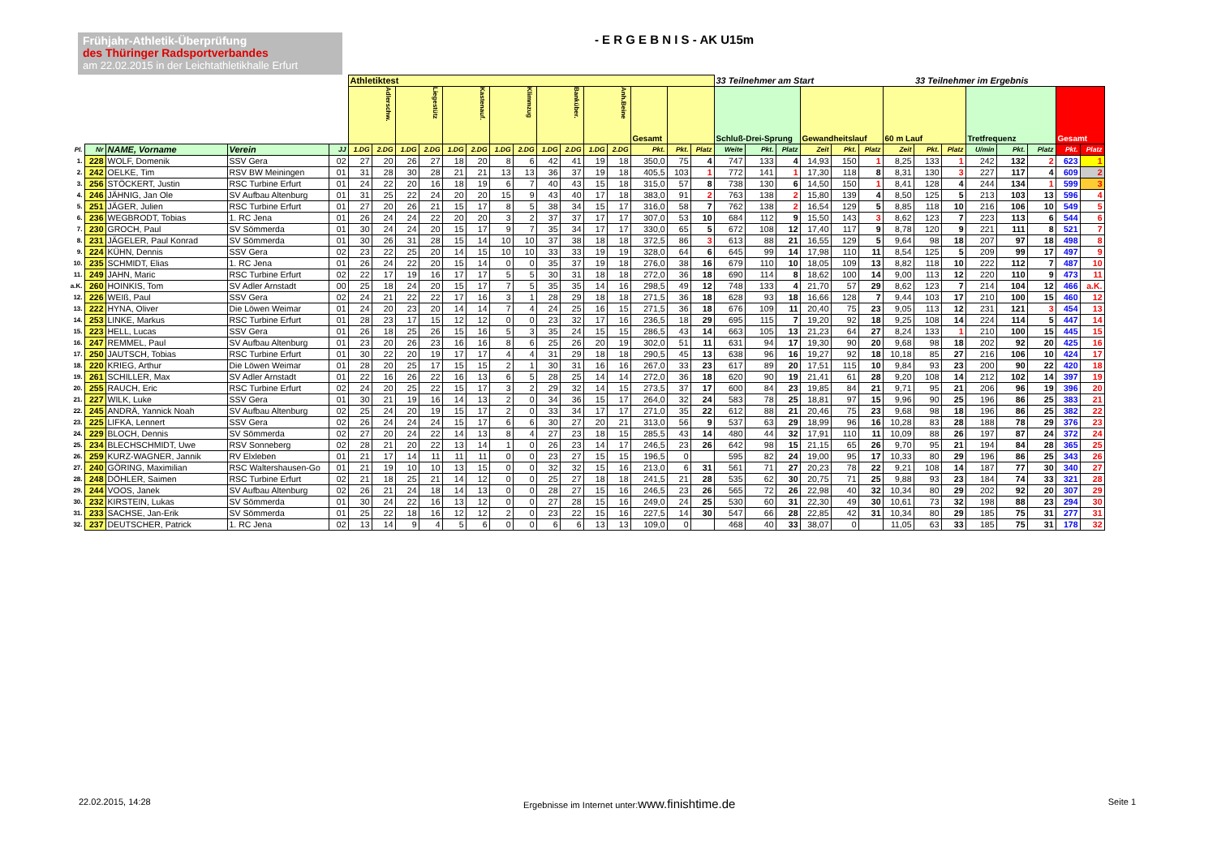Frühjahr-Athletik-Überprüfung
des Thüringer Radsportverbandes
am 22.02.2015 in der Leichtathletikhalle Erfurt
- E R G E B N I S - AK U15m
| | | | | | Athletiktest | | | | | | | | | | | | | | | 33 Teilnehmer am Start | | | | | | | 33 Teilnehmer im Ergebnis | | | | | | |
| | | | | | Adlerschw. | | Liegestütz | | Kastenauf. | | Klimmzug | | Banküber. | | Anh.Beine | | Gesamt | | | Schluß-Drei-Sprung | | | Gewandheitslauf | | | 60 m Lauf | | | Tretfrequenz | | | Gesamt | |
| Pl. | Nr | NAME, Vorname | Verein | JJ | 1.DG | 2.DG | 1.DG | 2.DG | 1.DG | 2.DG | 1.DG | 2.DG | 1.DG | 2.DG | 1.DG | 2.DG | Pkt. | Pkt. | Platz | Weite | Pkt. | Platz | Zeit | Pkt. | Platz | Zeit | Pkt. | Platz | U/min | Pkt. | Platz | Pkt. | Platz |
| 1. | 228 | WOLF, Domenik | SSV Gera | 02 | 27 | 20 | 26 | 27 | 18 | 20 | 8 | 6 | 42 | 41 | 19 | 18 | 350,0 | 75 | 4 | 747 | 133 | 4 | 14,93 | 150 | 1 | 8,25 | 133 | 1 | 242 | 132 | 2 | 623 | 1 |
| 2. | 242 | OELKE, Tim | RSV BW Meiningen | 01 | 31 | 28 | 30 | 28 | 21 | 21 | 13 | 13 | 36 | 37 | 19 | 18 | 405,5 | 103 | 1 | 772 | 141 | 1 | 17,30 | 118 | 8 | 8,31 | 130 | 3 | 227 | 117 | 4 | 609 | 2 |
| 3. | 256 | STÖCKERT, Justin | RSC Turbine Erfurt | 01 | 24 | 22 | 20 | 16 | 18 | 19 | 6 | 7 | 40 | 43 | 15 | 18 | 315,0 | 57 | 8 | 738 | 130 | 6 | 14,50 | 150 | 1 | 8,41 | 128 | 4 | 244 | 134 | 1 | 599 | 3 |
| 4. | 246 | JÄHNIG, Jan Ole | SV Aufbau Altenburg | 01 | 31 | 25 | 22 | 24 | 20 | 20 | 15 | 9 | 43 | 40 | 17 | 18 | 383,0 | 91 | 2 | 763 | 138 | 2 | 15,80 | 139 | 4 | 8,50 | 125 | 5 | 213 | 103 | 13 | 596 | 4 |
| 5. | 251 | JÄGER, Julien | RSC Turbine Erfurt | 01 | 27 | 20 | 26 | 21 | 15 | 17 | 8 | 5 | 38 | 34 | 15 | 17 | 316,0 | 58 | 7 | 762 | 138 | 2 | 16,54 | 129 | 5 | 8,85 | 118 | 10 | 216 | 106 | 10 | 549 | 5 |
| 6. | 236 | WEGBRODT, Tobias | 1. RC Jena | 01 | 26 | 24 | 24 | 22 | 20 | 20 | 3 | 2 | 37 | 37 | 17 | 17 | 307,0 | 53 | 10 | 684 | 112 | 9 | 15,50 | 143 | 3 | 8,62 | 123 | 7 | 223 | 113 | 6 | 544 | 6 |
| 7. | 230 | GROCH, Paul | SV Sömmerda | 01 | 30 | 24 | 24 | 20 | 15 | 17 | 9 | 7 | 35 | 34 | 17 | 17 | 330,0 | 65 | 5 | 672 | 108 | 12 | 17,40 | 117 | 9 | 8,78 | 120 | 9 | 221 | 111 | 8 | 521 | 7 |
| 8. | 231 | JÄGELER, Paul Konrad | SV Sömmerda | 01 | 30 | 26 | 31 | 28 | 15 | 14 | 10 | 10 | 37 | 38 | 18 | 18 | 372,5 | 86 | 3 | 613 | 88 | 21 | 16,55 | 129 | 5 | 9,64 | 98 | 18 | 207 | 97 | 18 | 498 | 8 |
| 9. | 224 | KÜHN, Dennis | SSV Gera | 02 | 23 | 22 | 25 | 20 | 14 | 15 | 10 | 10 | 33 | 33 | 19 | 19 | 328,0 | 64 | 6 | 645 | 99 | 14 | 17,98 | 110 | 11 | 8,54 | 125 | 5 | 209 | 99 | 17 | 497 | 9 |
| 10. | 235 | SCHMIDT, Elias | 1. RC Jena | 01 | 26 | 24 | 22 | 20 | 15 | 14 | 0 | 0 | 35 | 37 | 19 | 18 | 276,0 | 38 | 16 | 679 | 110 | 10 | 18,05 | 109 | 13 | 8,82 | 118 | 10 | 222 | 112 | 7 | 487 | 10 |
| 11. | 249 | JAHN, Maric | RSC Turbine Erfurt | 02 | 22 | 17 | 19 | 16 | 17 | 17 | 5 | 5 | 30 | 31 | 18 | 18 | 272,0 | 36 | 18 | 690 | 114 | 8 | 18,62 | 100 | 14 | 9,00 | 113 | 12 | 220 | 110 | 9 | 473 | 11 |
| a.K. | 260 | HOINKIS, Tom | SV Adler Arnstadt | 00 | 25 | 18 | 24 | 20 | 15 | 17 | 7 | 5 | 35 | 35 | 14 | 16 | 298,5 | 49 | 12 | 748 | 133 | 4 | 21,70 | 57 | 29 | 8,62 | 123 | 7 | 214 | 104 | 12 | 466 | a.K. |
| 12. | 226 | WEIß, Paul | SSV Gera | 02 | 24 | 21 | 22 | 22 | 17 | 16 | 3 | 1 | 28 | 29 | 18 | 18 | 271,5 | 36 | 18 | 628 | 93 | 18 | 16,66 | 128 | 7 | 9,44 | 103 | 17 | 210 | 100 | 15 | 460 | 12 |
| 13. | 222 | HYNA, Oliver | Die Löwen Weimar | 01 | 24 | 20 | 23 | 20 | 14 | 14 | 7 | 4 | 24 | 25 | 16 | 15 | 271,5 | 36 | 18 | 676 | 109 | 11 | 20,40 | 75 | 23 | 9,05 | 113 | 12 | 231 | 121 | 3 | 454 | 13 |
| 14. | 253 | LINKE, Markus | RSC Turbine Erfurt | 01 | 28 | 23 | 17 | 15 | 12 | 12 | 0 | 0 | 23 | 32 | 17 | 16 | 236,5 | 18 | 29 | 695 | 115 | 7 | 19,20 | 92 | 18 | 9,25 | 108 | 14 | 224 | 114 | 5 | 447 | 14 |
| 15. | 223 | HELL, Lucas | SSV Gera | 01 | 26 | 18 | 25 | 26 | 15 | 16 | 5 | 3 | 35 | 24 | 15 | 15 | 286,5 | 43 | 14 | 663 | 105 | 13 | 21,23 | 64 | 27 | 8,24 | 133 | 1 | 210 | 100 | 15 | 445 | 15 |
| 16. | 247 | REMMEL, Paul | SV Aufbau Altenburg | 01 | 23 | 20 | 26 | 23 | 16 | 16 | 8 | 6 | 25 | 26 | 20 | 19 | 302,0 | 51 | 11 | 631 | 94 | 17 | 19,30 | 90 | 20 | 9,68 | 98 | 18 | 202 | 92 | 20 | 425 | 16 |
| 17. | 250 | JAUTSCH, Tobias | RSC Turbine Erfurt | 01 | 30 | 22 | 20 | 19 | 17 | 17 | 4 | 4 | 31 | 29 | 18 | 18 | 290,5 | 45 | 13 | 638 | 96 | 16 | 19,27 | 92 | 18 | 10,18 | 85 | 27 | 216 | 106 | 10 | 424 | 17 |
| 18. | 220 | KRIEG, Arthur | Die Löwen Weimar | 01 | 28 | 20 | 25 | 17 | 15 | 15 | 2 | 1 | 30 | 31 | 16 | 16 | 267,0 | 33 | 23 | 617 | 89 | 20 | 17,51 | 115 | 10 | 9,84 | 93 | 23 | 200 | 90 | 22 | 420 | 18 |
| 19. | 261 | SCHILLER, Max | SV Adler Arnstadt | 01 | 22 | 16 | 26 | 22 | 16 | 13 | 6 | 5 | 28 | 25 | 14 | 14 | 272,0 | 36 | 18 | 620 | 90 | 19 | 21,41 | 61 | 28 | 9,20 | 108 | 14 | 212 | 102 | 14 | 397 | 19 |
| 20. | 255 | RAUCH, Eric | RSC Turbine Erfurt | 02 | 24 | 20 | 25 | 22 | 15 | 17 | 3 | 2 | 29 | 32 | 14 | 15 | 273,5 | 37 | 17 | 600 | 84 | 23 | 19,85 | 84 | 21 | 9,71 | 95 | 21 | 206 | 96 | 19 | 396 | 20 |
| 21. | 227 | WILK, Luke | SSV Gera | 01 | 30 | 21 | 19 | 16 | 14 | 13 | 2 | 0 | 34 | 36 | 15 | 17 | 264,0 | 32 | 24 | 583 | 78 | 25 | 18,81 | 97 | 15 | 9,96 | 90 | 25 | 196 | 86 | 25 | 383 | 21 |
| 22. | 245 | ANDRÄ, Yannick Noah | SV Aufbau Altenburg | 02 | 25 | 24 | 20 | 19 | 15 | 17 | 2 | 0 | 33 | 34 | 17 | 17 | 271,0 | 35 | 22 | 612 | 88 | 21 | 20,46 | 75 | 23 | 9,68 | 98 | 18 | 196 | 86 | 25 | 382 | 22 |
| 23. | 225 | LIFKA, Lennert | SSV Gera | 02 | 26 | 24 | 24 | 24 | 15 | 17 | 6 | 6 | 30 | 27 | 20 | 21 | 313,0 | 56 | 9 | 537 | 63 | 29 | 18,99 | 96 | 16 | 10,28 | 83 | 28 | 188 | 78 | 29 | 376 | 23 |
| 24. | 229 | BLOCH, Dennis | SV Sömmerda | 02 | 27 | 20 | 24 | 22 | 14 | 13 | 8 | 4 | 27 | 23 | 18 | 15 | 285,5 | 43 | 14 | 480 | 44 | 32 | 17,91 | 110 | 11 | 10,09 | 88 | 26 | 197 | 87 | 24 | 372 | 24 |
| 25. | 234 | BLECHSCHMIDT, Uwe | RSV Sonneberg | 02 | 28 | 21 | 20 | 22 | 13 | 14 | 1 | 0 | 26 | 23 | 14 | 17 | 246,5 | 23 | 26 | 642 | 98 | 15 | 21,15 | 65 | 26 | 9,70 | 95 | 21 | 194 | 84 | 28 | 365 | 25 |
| 26. | 259 | KURZ-WAGNER, Jannik | RV Elxleben | 01 | 21 | 17 | 14 | 11 | 11 | 11 | 0 | 0 | 23 | 27 | 15 | 15 | 196,5 | 0 | | 595 | 82 | 24 | 19,00 | 95 | 17 | 10,33 | 80 | 29 | 196 | 86 | 25 | 343 | 26 |
| 27. | 240 | GÖRING, Maximilian | RSC Waltershausen-Go | 01 | 21 | 19 | 10 | 10 | 13 | 15 | 0 | 0 | 32 | 32 | 15 | 16 | 213,0 | 6 | 31 | 561 | 71 | 27 | 20,23 | 78 | 22 | 9,21 | 108 | 14 | 187 | 77 | 30 | 340 | 27 |
| 28. | 248 | DÖHLER, Saimen | RSC Turbine Erfurt | 02 | 21 | 18 | 25 | 21 | 14 | 12 | 0 | 0 | 25 | 27 | 18 | 18 | 241,5 | 21 | 28 | 535 | 62 | 30 | 20,75 | 71 | 25 | 9,88 | 93 | 23 | 184 | 74 | 33 | 321 | 28 |
| 29. | 244 | VOOS, Janek | SV Aufbau Altenburg | 02 | 26 | 21 | 24 | 18 | 14 | 13 | 0 | 0 | 28 | 27 | 15 | 16 | 246,5 | 23 | 26 | 565 | 72 | 26 | 22,98 | 40 | 32 | 10,34 | 80 | 29 | 202 | 92 | 20 | 307 | 29 |
| 30. | 232 | KIRSTEIN, Lukas | SV Sömmerda | 01 | 30 | 24 | 22 | 16 | 13 | 12 | 0 | 0 | 27 | 28 | 15 | 16 | 249,0 | 24 | 25 | 530 | 60 | 31 | 22,30 | 49 | 30 | 10,61 | 73 | 32 | 198 | 88 | 23 | 294 | 30 |
| 31. | 233 | SACHSE, Jan-Erik | SV Sömmerda | 01 | 25 | 22 | 18 | 16 | 12 | 12 | 2 | 0 | 23 | 22 | 15 | 16 | 227,5 | 14 | 30 | 547 | 66 | 28 | 22,85 | 42 | 31 | 10,34 | 80 | 29 | 185 | 75 | 31 | 277 | 31 |
| 32. | 237 | DEUTSCHER, Patrick | 1. RC Jena | 02 | 13 | 14 | 9 | 4 | 5 | 6 | 0 | 0 | 6 | 6 | 13 | 13 | 109,0 | 0 | | 468 | 40 | 33 | 38,07 | 0 | | 11,05 | 63 | 33 | 185 | 75 | 31 | 178 | 32 |
22.02.2015, 14:28 Ergebnisse im Internet unter:www.finishtime.de Seite 1